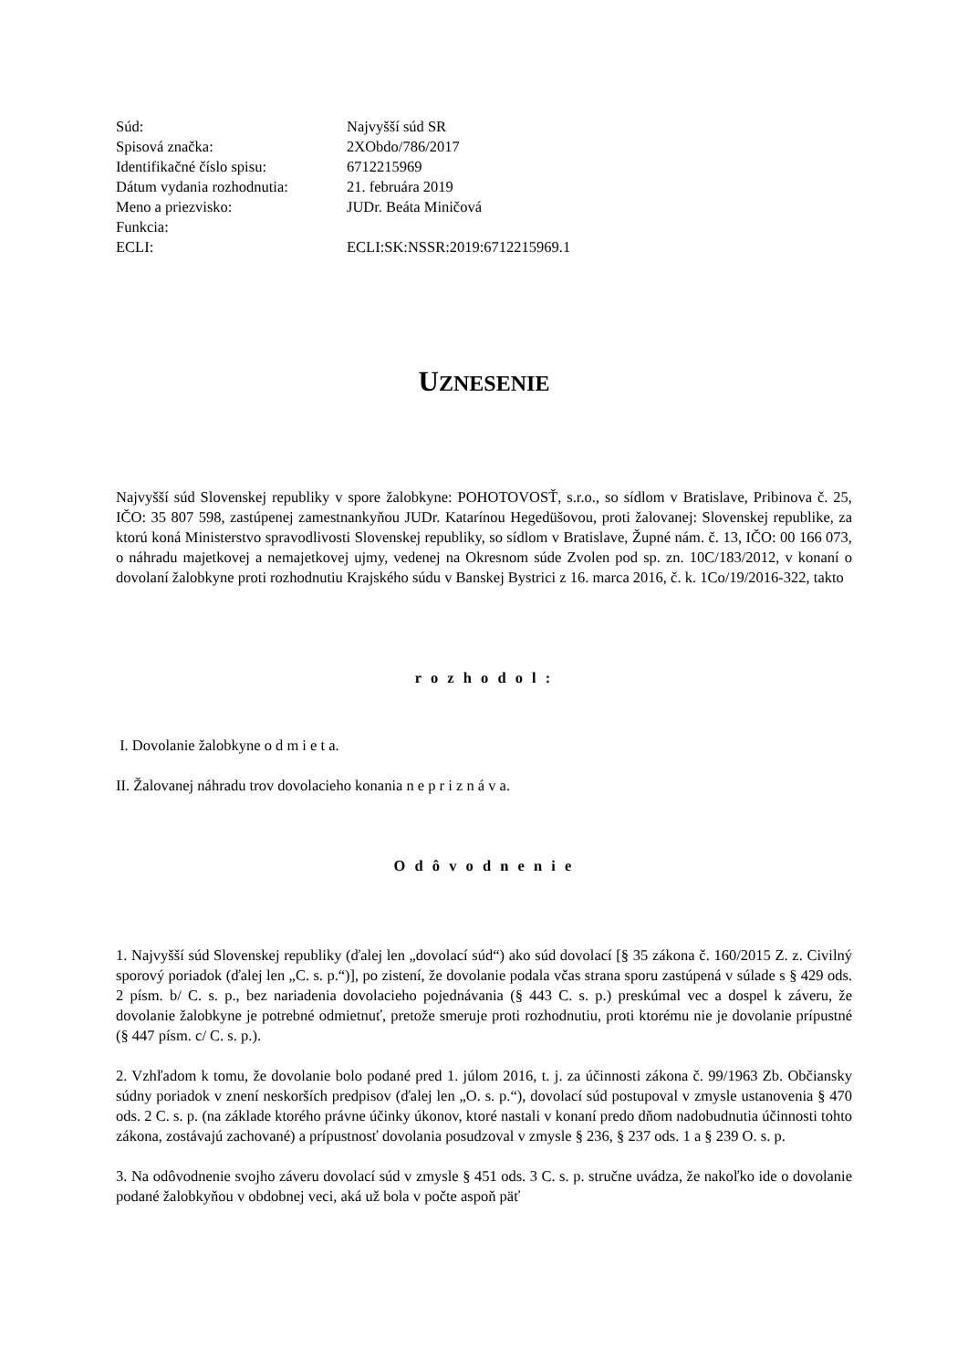| Súd: | Najvyšší súd SR |
| Spisová značka: | 2XObdo/786/2017 |
| Identifikačné číslo spisu: | 6712215969 |
| Dátum vydania rozhodnutia: | 21. februára 2019 |
| Meno a priezvisko: | JUDr. Beáta Miničová |
| Funkcia: | |
| ECLI: | ECLI:SK:NSSR:2019:6712215969.1 |
UZNESENIE
Najvyšší súd Slovenskej republiky v spore žalobkyne: POHOTOVOSŤ, s.r.o., so sídlom v Bratislave, Pribinova č. 25, IČO: 35 807 598, zastúpenej zamestnankyňou JUDr. Katarínou Hegedüšovou, proti žalovanej: Slovenskej republike, za ktorú koná Ministerstvo spravodlivosti Slovenskej republiky, so sídlom v Bratislave, Župné nám. č. 13, IČO: 00 166 073, o náhradu majetkovej a nemajetkovej ujmy, vedenej na Okresnom súde Zvolen pod sp. zn. 10C/183/2012, v konaní o dovolaní žalobkyne proti rozhodnutiu Krajského súdu v Banskej Bystrici z 16. marca 2016, č. k. 1Co/19/2016-322, takto
r o z h o d o l :
I. Dovolanie žalobkyne o d m i e t a.
II. Žalovanej náhradu trov dovolacieho konania n e p r i z n á v a.
O d ô v o d n e n i e
1. Najvyšší súd Slovenskej republiky (ďalej len „dovolací súd“) ako súd dovolací [§ 35 zákona č. 160/2015 Z. z. Civilný sporový poriadok (ďalej len „C. s. p.“)], po zistení, že dovolanie podala včas strana sporu zastúpená v súlade s § 429 ods. 2 písm. b/ C. s. p., bez nariadenia dovolacieho pojednávania (§ 443 C. s. p.) preskúmal vec a dospel k záveru, že dovolanie žalobkyne je potrebné odmietnuť, pretože smeruje proti rozhodnutiu, proti ktorému nie je dovolanie prípustné (§ 447 písm. c/ C. s. p.).
2. Vzhľadom k tomu, že dovolanie bolo podané pred 1. júlom 2016, t. j. za účinnosti zákona č. 99/1963 Zb. Občiansky súdny poriadok v znení neskorších predpisov (ďalej len „O. s. p.“), dovolací súd postupoval v zmysle ustanovenia § 470 ods. 2 C. s. p. (na základe ktorého právne účinky úkonov, ktoré nastali v konaní predo dňom nadobudnutia účinnosti tohto zákona, zostávajú zachované) a prípustnosť dovolania posudzoval v zmysle § 236, § 237 ods. 1 a § 239 O. s. p.
3. Na odôvodnenie svojho záveru dovolací súd v zmysle § 451 ods. 3 C. s. p. stručne uvádza, že nakoľko ide o dovolanie podané žalobkyňou v obdobnej veci, aká už bola v počte aspoň päť